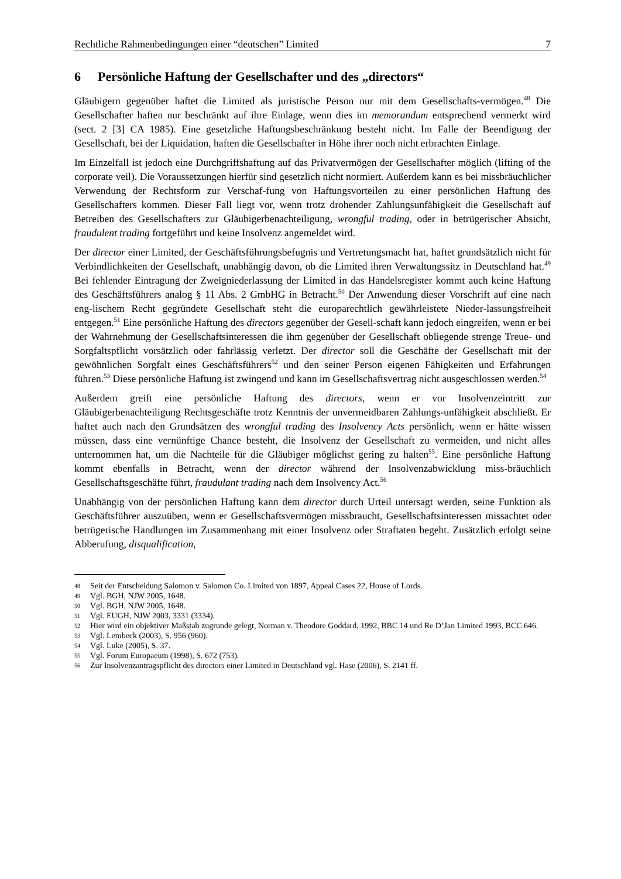Rechtliche Rahmenbedingungen einer “deutschen” Limited 7
6 Persönliche Haftung der Gesellschafter und des „directors“
Gläubigern gegenüber haftet die Limited als juristische Person nur mit dem Gesellschafts-vermögen.<sup>48</sup> Die Gesellschafter haften nur beschränkt auf ihre Einlage, wenn dies im memorandum entsprechend vermerkt wird (sect. 2 [3] CA 1985). Eine gesetzliche Haftungsbeschränkung besteht nicht. Im Falle der Beendigung der Gesellschaft, bei der Liquidation, haften die Gesellschafter in Höhe ihrer noch nicht erbrachten Einlage.
Im Einzelfall ist jedoch eine Durchgriffshaftung auf das Privatvermögen der Gesellschafter möglich (lifting of the corporate veil). Die Voraussetzungen hierfür sind gesetzlich nicht normiert. Außerdem kann es bei missbräuchlicher Verwendung der Rechtsform zur Verschaf-fung von Haftungsvorteilen zu einer persönlichen Haftung des Gesellschafters kommen. Dieser Fall liegt vor, wenn trotz drohender Zahlungsunfähigkeit die Gesellschaft auf Betreiben des Gesellschafters zur Gläubigerbenachteiligung, wrongful trading, oder in betrügerischer Absicht, fraudulent trading fortgeführt und keine Insolvenz angemeldet wird.
Der director einer Limited, der Geschäftsführungsbefugnis und Vertretungsmacht hat, haftet grundsätzlich nicht für Verbindlichkeiten der Gesellschaft, unabhängig davon, ob die Limited ihren Verwaltungssitz in Deutschland hat.<sup>49</sup> Bei fehlender Eintragung der Zweigniederlassung der Limited in das Handelsregister kommt auch keine Haftung des Geschäftsführers analog § 11 Abs. 2 GmbHG in Betracht.<sup>50</sup> Der Anwendung dieser Vorschrift auf eine nach eng-lischem Recht gegründete Gesellschaft steht die europarechtlich gewährleistete Nieder-lassungsfreiheit entgegen.<sup>51</sup> Eine persönliche Haftung des directors gegenüber der Gesell-schaft kann jedoch eingreifen, wenn er bei der Wahrnehmung der Gesellschaftsinteressen die ihm gegenüber der Gesellschaft obliegende strenge Treue- und Sorgfaltspflicht vorsätzlich oder fahrlässig verletzt. Der director soll die Geschäfte der Gesellschaft mit der gewöhnlichen Sorgfalt eines Geschäftsführers<sup>52</sup> und den seiner Person eigenen Fähigkeiten und Erfahrungen führen.<sup>53</sup> Diese persönliche Haftung ist zwingend und kann im Gesellschaftsvertrag nicht ausgeschlossen werden.<sup>54</sup>
Außerdem greift eine persönliche Haftung des directors, wenn er vor Insolvenzeintritt zur Gläubigerbenachteiligung Rechtsgeschäfte trotz Kenntnis der unvermeidbaren Zahlungs-unfähigkeit abschließt. Er haftet auch nach den Grundsätzen des wrongful trading des Insolvency Acts persönlich, wenn er hätte wissen müssen, dass eine vernünftige Chance besteht, die Insolvenz der Gesellschaft zu vermeiden, und nicht alles unternommen hat, um die Nachteile für die Gläubiger möglichst gering zu halten<sup>55</sup>. Eine persönliche Haftung kommt ebenfalls in Betracht, wenn der director während der Insolvenzabwicklung miss-bräuchlich Gesellschaftsgeschäfte führt, fraudulant trading nach dem Insolvency Act.<sup>56</sup>
Unabhängig von der persönlichen Haftung kann dem director durch Urteil untersagt werden, seine Funktion als Geschäftsführer auszuüben, wenn er Gesellschaftsvermögen missbraucht, Gesellschaftsinteressen missachtet oder betrügerische Handlungen im Zusammenhang mit einer Insolvenz oder Straftaten begeht. Zusätzlich erfolgt seine Abberufung, disqualification,
<sup>48</sup> Seit der Entscheidung Salomon v. Salomon Co. Limited von 1897, Appeal Cases 22, House of Lords.
<sup>49</sup> Vgl. BGH, NJW 2005, 1648.
<sup>50</sup> Vgl. BGH, NJW 2005, 1648.
<sup>51</sup> Vgl. EUGH, NJW 2003, 3331 (3334).
<sup>52</sup> Hier wird ein objektiver Maßstab zugrunde gelegt, Norman v. Theodore Goddard, 1992, BBC 14 und Re D’Jan Limited 1993, BCC 646.
<sup>53</sup> Vgl. Lembeck (2003), S. 956 (960).
<sup>54</sup> Vgl. Luke (2005), S. 37.
<sup>55</sup> Vgl. Forum Europaeum (1998), S. 672 (753).
<sup>56</sup> Zur Insolvenzantragspflicht des directors einer Limited in Deutschland vgl. Hase (2006), S. 2141 ff.